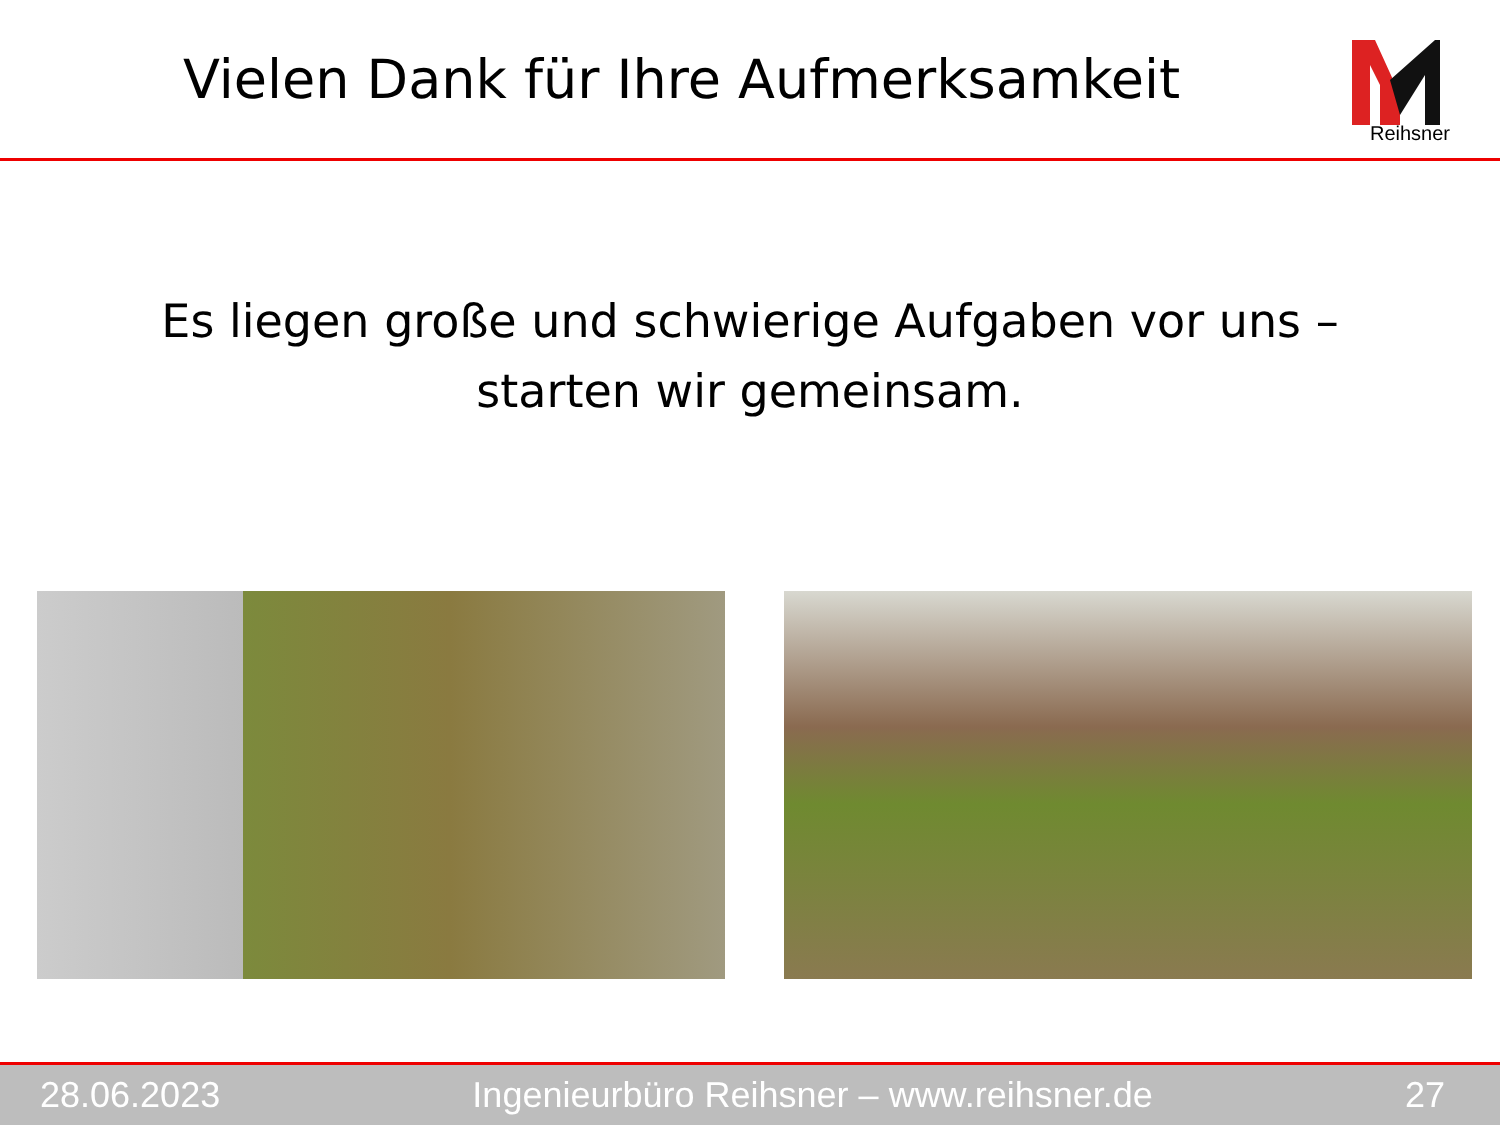Vielen Dank für Ihre Aufmerksamkeit
Reihsner
Es liegen große und schwierige Aufgaben vor uns –
starten wir gemeinsam.
28.06.2023 Ingenieurbüro Reihsner – www.reihsner.de 27